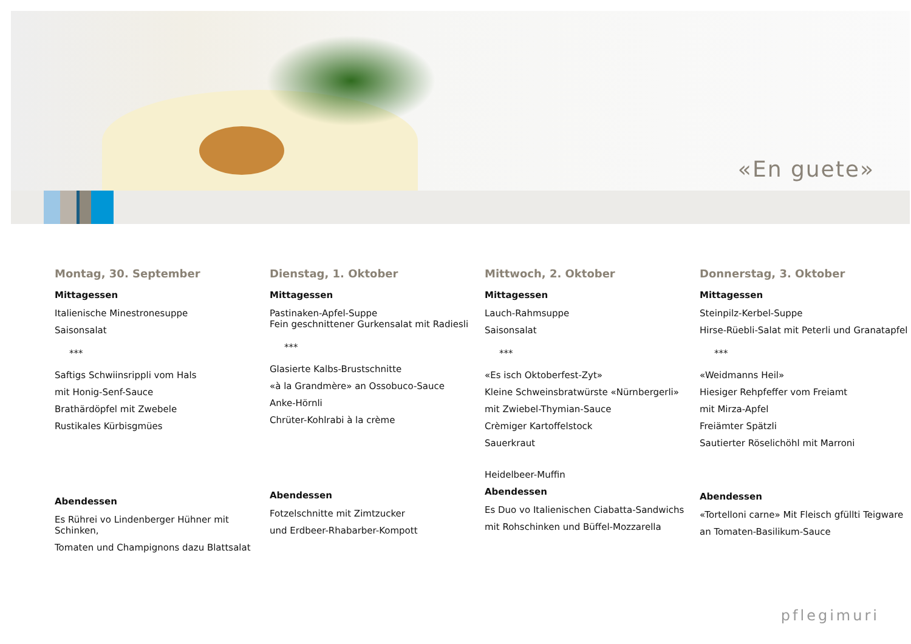«En guete»
Montag, 30. September
Mittagessen
Italienische Minestronesuppe
Saisonsalat
***
Saftigs Schwiinsrippli vom Hals
mit Honig-Senf-Sauce
Brathärdöpfel mit Zwebele
Rustikales Kürbisgmües
Abendessen
Es Rührei vo Lindenberger Hühner mit Schinken,
Tomaten und Champignons dazu Blattsalat
Dienstag, 1. Oktober
Mittagessen
Pastinaken-Apfel-Suppe
Fein geschnittener Gurkensalat mit Radiesli
***
Glasierte Kalbs-Brustschnitte
«à la Grandmère» an Ossobuco-Sauce
Anke-Hörnli
Chrüter-Kohlrabi à la crème
Abendessen
Fotzelschnitte mit Zimtzucker
und Erdbeer-Rhabarber-Kompott
Mittwoch, 2. Oktober
Mittagessen
Lauch-Rahmsuppe
Saisonsalat
***
«Es isch Oktoberfest-Zyt»
Kleine Schweinsbratwürste «Nürnbergerli»
mit Zwiebel-Thymian-Sauce
Crèmiger Kartoffelstock
Sauerkraut
Heidelbeer-Muffin
Abendessen
Es Duo vo Italienischen Ciabatta-Sandwichs
mit Rohschinken und Büffel-Mozzarella
Donnerstag, 3. Oktober
Mittagessen
Steinpilz-Kerbel-Suppe
Hirse-Rüebli-Salat mit Peterli und Granatapfel
***
«Weidmanns Heil»
Hiesiger Rehpfeffer vom Freiamt
mit Mirza-Apfel
Freiämter Spätzli
Sautierter Röselichöhl mit Marroni
Abendessen
«Tortelloni carne» Mit Fleisch gfüllti Teigware
an Tomaten-Basilikum-Sauce
pflegimuri